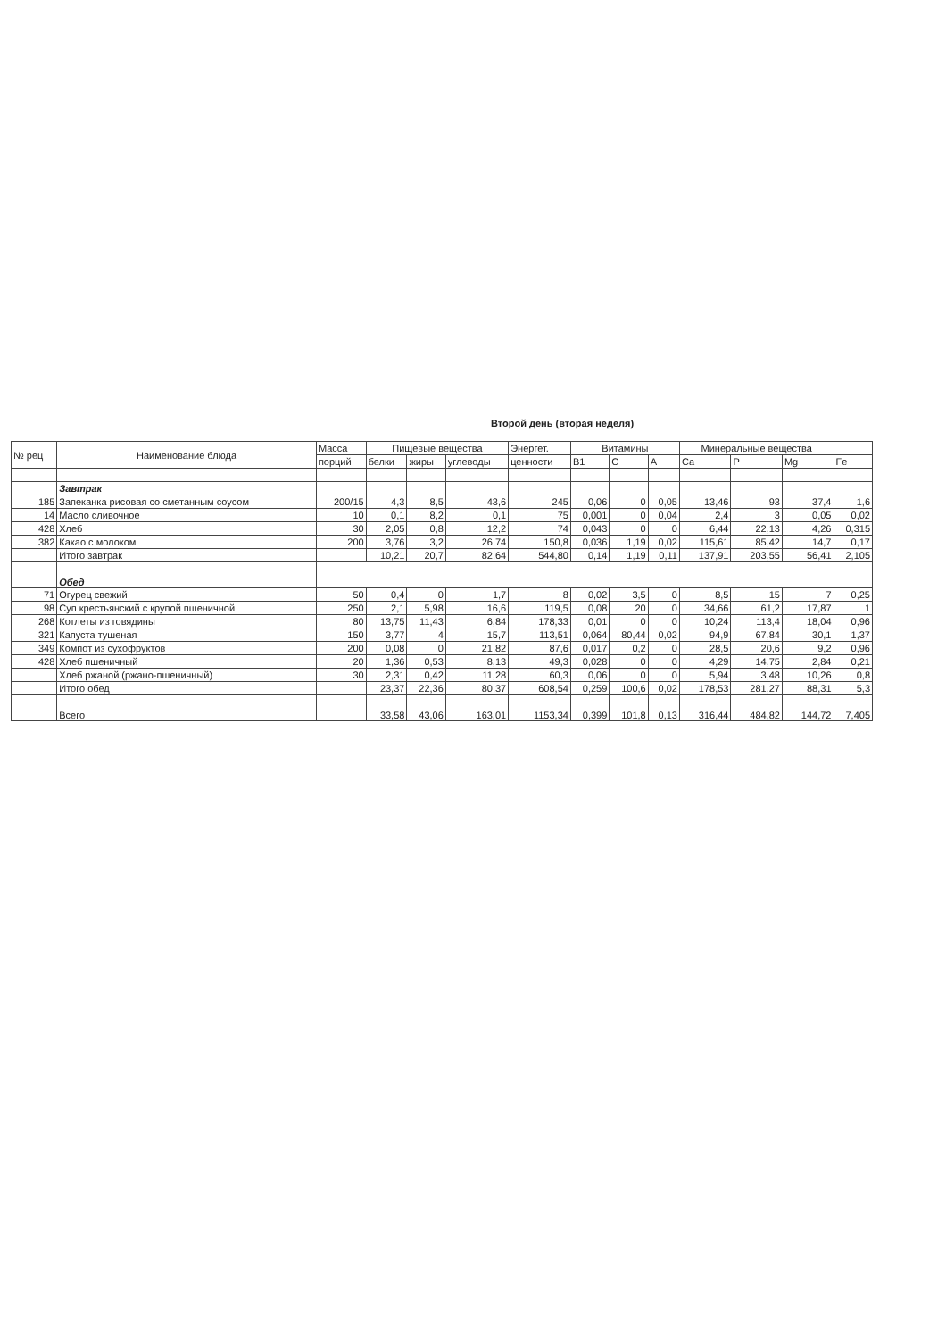Второй день (вторая неделя)
| № рец | Наименование блюда | Масса | Пищевые вещества | | | Энергет. | Витамины | | | Минеральные вещества | | | |
| --- | --- | --- | --- | --- | --- | --- | --- | --- | --- | --- | --- | --- | --- |
| | | порций | белки | жиры | углеводы | ценности | B1 | C | A | Ca | P | Mg | Fe |
| | Завтрак | | | | | | | | | | | | |
| 185 | Запеканка рисовая со сметанным соусом | 200/15 | 4,3 | 8,5 | 43,6 | 245 | 0,06 | 0 | 0,05 | 13,46 | 93 | 37,4 | 1,6 |
| 14 | Масло сливочное | 10 | 0,1 | 8,2 | 0,1 | 75 | 0,001 | 0 | 0,04 | 2,4 | 3 | 0,05 | 0,02 |
| 428 | Хлеб | 30 | 2,05 | 0,8 | 12,2 | 74 | 0,043 | 0 | 0 | 6,44 | 22,13 | 4,26 | 0,315 |
| 382 | Какао с молоком | 200 | 3,76 | 3,2 | 26,74 | 150,8 | 0,036 | 1,19 | 0,02 | 115,61 | 85,42 | 14,7 | 0,17 |
| | Итого завтрак | | 10,21 | 20,7 | 82,64 | 544,80 | 0,14 | 1,19 | 0,11 | 137,91 | 203,55 | 56,41 | 2,105 |
| | Обед | | | | | | | | | | | | |
| 71 | Огурец свежий | 50 | 0,4 | 0 | 1,7 | 8 | 0,02 | 3,5 | 0 | 8,5 | 15 | 7 | 0,25 |
| 98 | Суп крестьянский с крупой пшеничной | 250 | 2,1 | 5,98 | 16,6 | 119,5 | 0,08 | 20 | 0 | 34,66 | 61,2 | 17,87 | 1 |
| 268 | Котлеты из говядины | 80 | 13,75 | 11,43 | 6,84 | 178,33 | 0,01 | 0 | 0 | 10,24 | 113,4 | 18,04 | 0,96 |
| 321 | Капуста тушеная | 150 | 3,77 | 4 | 15,7 | 113,51 | 0,064 | 80,44 | 0,02 | 94,9 | 67,84 | 30,1 | 1,37 |
| 349 | Компот из сухофруктов | 200 | 0,08 | 0 | 21,82 | 87,6 | 0,017 | 0,2 | 0 | 28,5 | 20,6 | 9,2 | 0,96 |
| 428 | Хлеб пшеничный | 20 | 1,36 | 0,53 | 8,13 | 49,3 | 0,028 | 0 | 0 | 4,29 | 14,75 | 2,84 | 0,21 |
| | Хлеб ржаной (ржано-пшеничный) | 30 | 2,31 | 0,42 | 11,28 | 60,3 | 0,06 | 0 | 0 | 5,94 | 3,48 | 10,26 | 0,8 |
| | Итого обед | | 23,37 | 22,36 | 80,37 | 608,54 | 0,259 | 100,6 | 0,02 | 178,53 | 281,27 | 88,31 | 5,3 |
| | Всего | | 33,58 | 43,06 | 163,01 | 1153,34 | 0,399 | 101,8 | 0,13 | 316,44 | 484,82 | 144,72 | 7,405 |